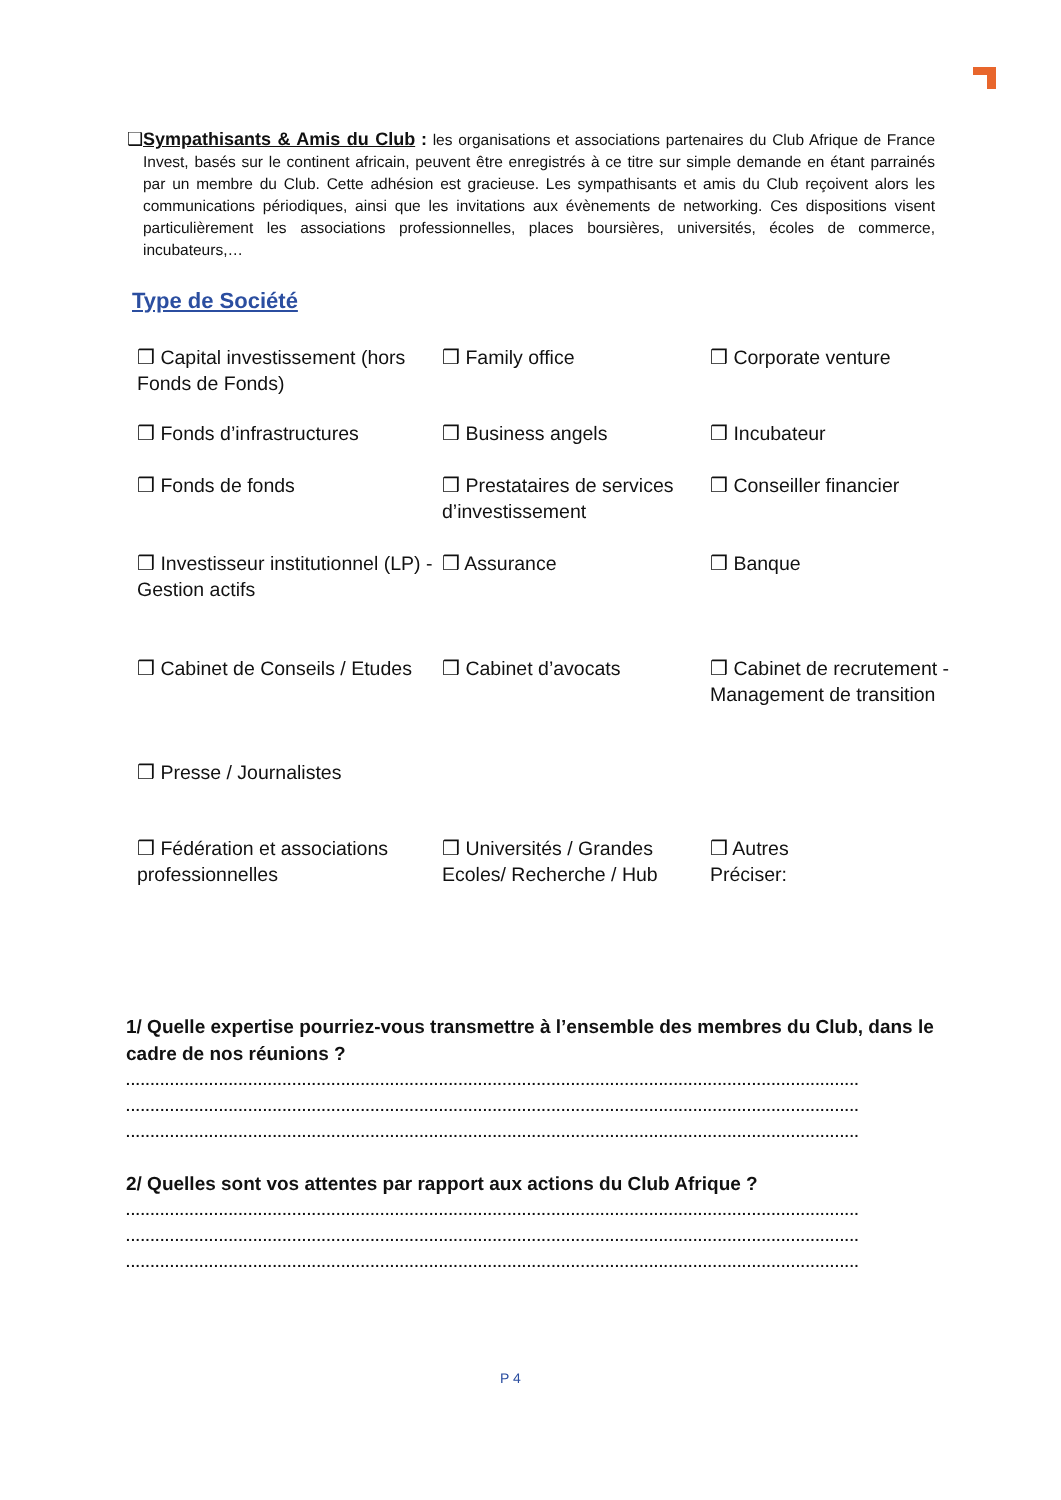❑ Sympathisants & Amis du Club : les organisations et associations partenaires du Club Afrique de France Invest, basés sur le continent africain, peuvent être enregistrés à ce titre sur simple demande en étant parrainés par un membre du Club. Cette adhésion est gracieuse. Les sympathisants et amis du Club reçoivent alors les communications périodiques, ainsi que les invitations aux évènements de networking. Ces dispositions visent particulièrement les associations professionnelles, places boursières, universités, écoles de commerce, incubateurs,…
Type de Société
❒ Capital investissement (hors Fonds de Fonds)
❒ Family office
❒ Corporate venture
❒ Fonds d’infrastructures
❒ Business angels
❒ Incubateur
❒ Fonds de fonds
❒ Prestataires de services d’investissement
❒ Conseiller financier
❒ Investisseur institutionnel (LP) - Gestion actifs
❒ Assurance
❒ Banque
❒ Cabinet de Conseils / Etudes
❒ Cabinet d’avocats
❒ Cabinet de recrutement - Management de transition
❒ Presse / Journalistes
❒ Fédération et associations professionnelles
❒ Universités / Grandes Ecoles/ Recherche / Hub
❒ Autres
Préciser:
1/ Quelle expertise pourriez-vous transmettre à l’ensemble des membres du Club, dans le cadre de nos réunions ?
......................................................................................................................................................
......................................................................................................................................................
......................................................................................................................................................
2/ Quelles sont vos attentes par rapport aux actions du Club Afrique ?
......................................................................................................................................................
......................................................................................................................................................
......................................................................................................................................................
P 4